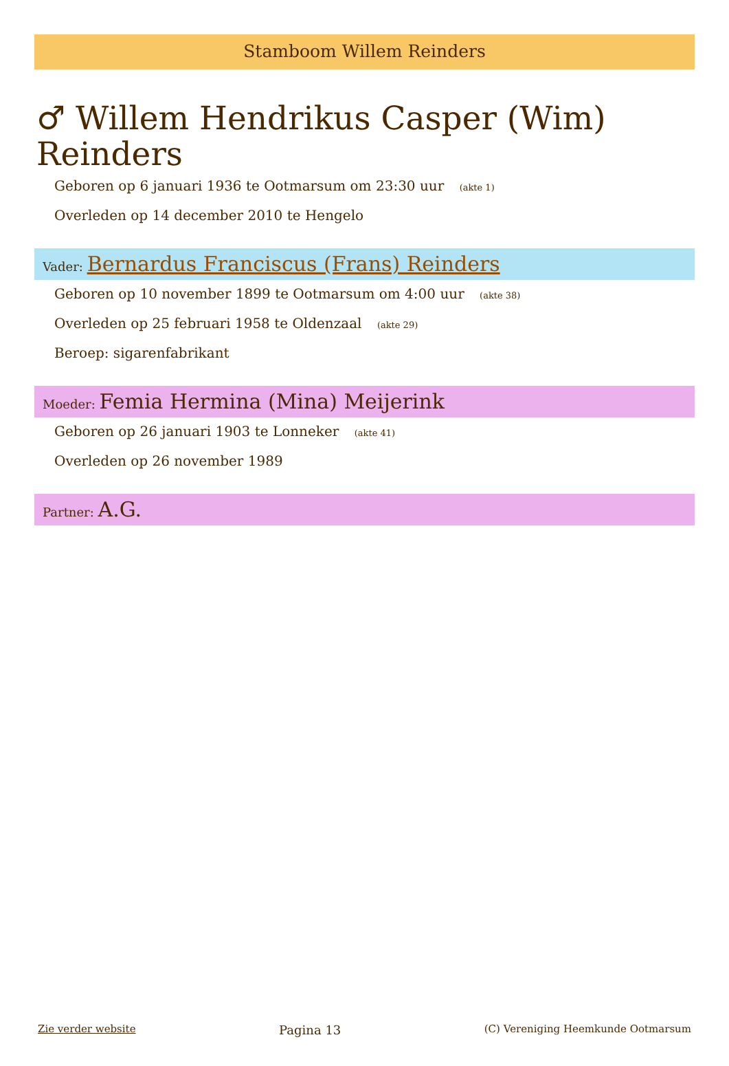Stamboom Willem Reinders
♂ Willem Hendrikus Casper (Wim) Reinders
Geboren op 6 januari 1936 te Ootmarsum om 23:30 uur (akte 1)
Overleden op 14 december 2010 te Hengelo
Vader: Bernardus Franciscus (Frans) Reinders
Geboren op 10 november 1899 te Ootmarsum om 4:00 uur (akte 38)
Overleden op 25 februari 1958 te Oldenzaal (akte 29)
Beroep: sigarenfabrikant
Moeder: Femia Hermina (Mina) Meijerink
Geboren op 26 januari 1903 te Lonneker (akte 41)
Overleden op 26 november 1989
Partner: A.G.
Zie verder website Pagina 13 (C) Vereniging Heemkunde Ootmarsum